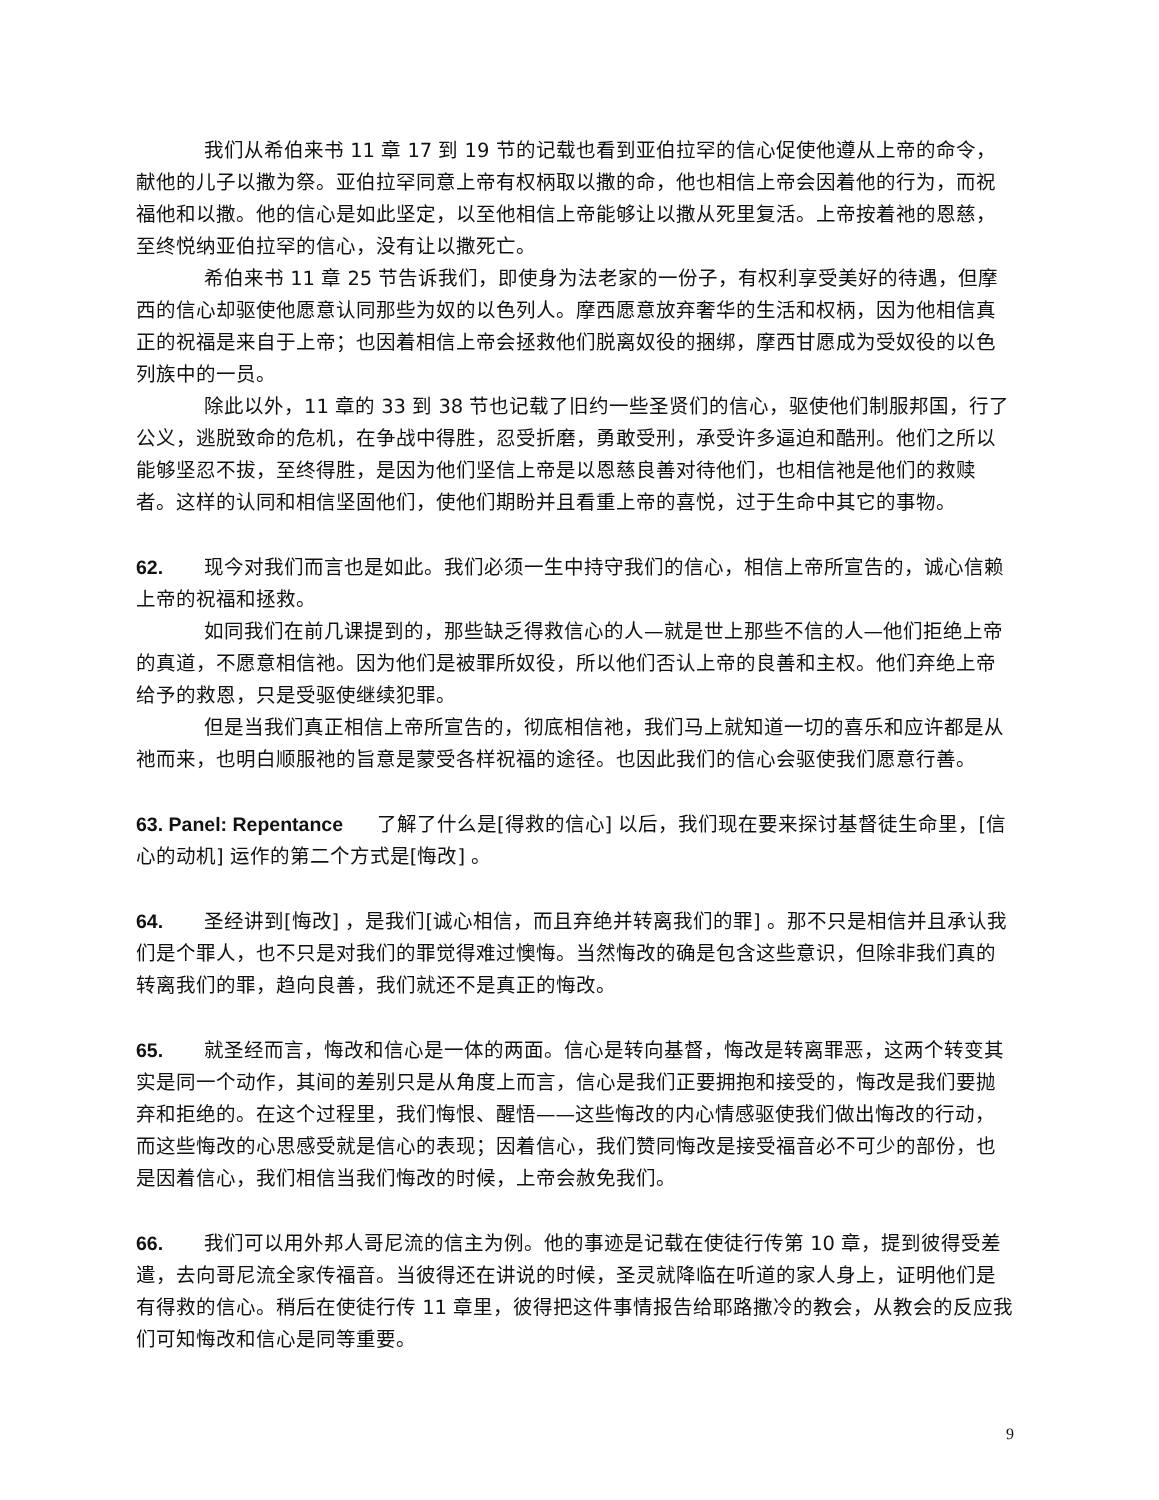我们从希伯来书 11 章 17 到 19 节的记载也看到亚伯拉罕的信心促使他遵从上帝的命令，献他的儿子以撒为祭。亚伯拉罕同意上帝有权柄取以撒的命，他也相信上帝会因着他的行为，而祝福他和以撒。他的信心是如此坚定，以至他相信上帝能够让以撒从死里复活。上帝按着祂的恩慈，至终悦纳亚伯拉罕的信心，没有让以撒死亡。
希伯来书 11 章 25 节告诉我们，即使身为法老家的一份子，有权利享受美好的待遇，但摩西的信心却驱使他愿意认同那些为奴的以色列人。摩西愿意放弃奢华的生活和权柄，因为他相信真正的祝福是来自于上帝；也因着相信上帝会拯救他们脱离奴役的捆绑，摩西甘愿成为受奴役的以色列族中的一员。
除此以外，11 章的 33 到 38 节也记载了旧约一些圣贤们的信心，驱使他们制服邦国，行了公义，逃脱致命的危机，在争战中得胜，忍受折磨，勇敢受刑，承受许多逼迫和酷刑。他们之所以能够坚忍不拔，至终得胜，是因为他们坚信上帝是以恩慈良善对待他们，也相信祂是他们的救赎者。这样的认同和相信坚固他们，使他们期盼并且看重上帝的喜悦，过于生命中其它的事物。
62. 现今对我们而言也是如此。我们必须一生中持守我们的信心，相信上帝所宣告的，诚心信赖上帝的祝福和拯救。
如同我们在前几课提到的，那些缺乏得救信心的人—就是世上那些不信的人—他们拒绝上帝的真道，不愿意相信祂。因为他们是被罪所奴役，所以他们否认上帝的良善和主权。他们弃绝上帝给予的救恩，只是受驱使继续犯罪。
但是当我们真正相信上帝所宣告的，彻底相信祂，我们马上就知道一切的喜乐和应许都是从祂而来，也明白顺服祂的旨意是蒙受各样祝福的途径。也因此我们的信心会驱使我们愿意行善。
63. Panel: Repentance 了解了什么是[得救的信心] 以后，我们现在要来探讨基督徒生命里，[信心的动机] 运作的第二个方式是[悔改] 。
64. 圣经讲到[悔改] ，是我们[诚心相信，而且弃绝并转离我们的罪] 。那不只是相信并且承认我们是个罪人，也不只是对我们的罪觉得难过懊悔。当然悔改的确是包含这些意识，但除非我们真的转离我们的罪，趋向良善，我们就还不是真正的悔改。
65. 就圣经而言，悔改和信心是一体的两面。信心是转向基督，悔改是转离罪恶，这两个转变其实是同一个动作，其间的差别只是从角度上而言，信心是我们正要拥抱和接受的，悔改是我们要抛弃和拒绝的。在这个过程里，我们悔恨、醒悟——这些悔改的内心情感驱使我们做出悔改的行动，而这些悔改的心思感受就是信心的表现；因着信心，我们赞同悔改是接受福音必不可少的部份，也是因着信心，我们相信当我们悔改的时候，上帝会赦免我们。
66. 我们可以用外邦人哥尼流的信主为例。他的事迹是记载在使徒行传第 10 章，提到彼得受差遣，去向哥尼流全家传福音。当彼得还在讲说的时候，圣灵就降临在听道的家人身上，证明他们是有得救的信心。稍后在使徒行传 11 章里，彼得把这件事情报告给耶路撒冷的教会，从教会的反应我们可知悔改和信心是同等重要。
9